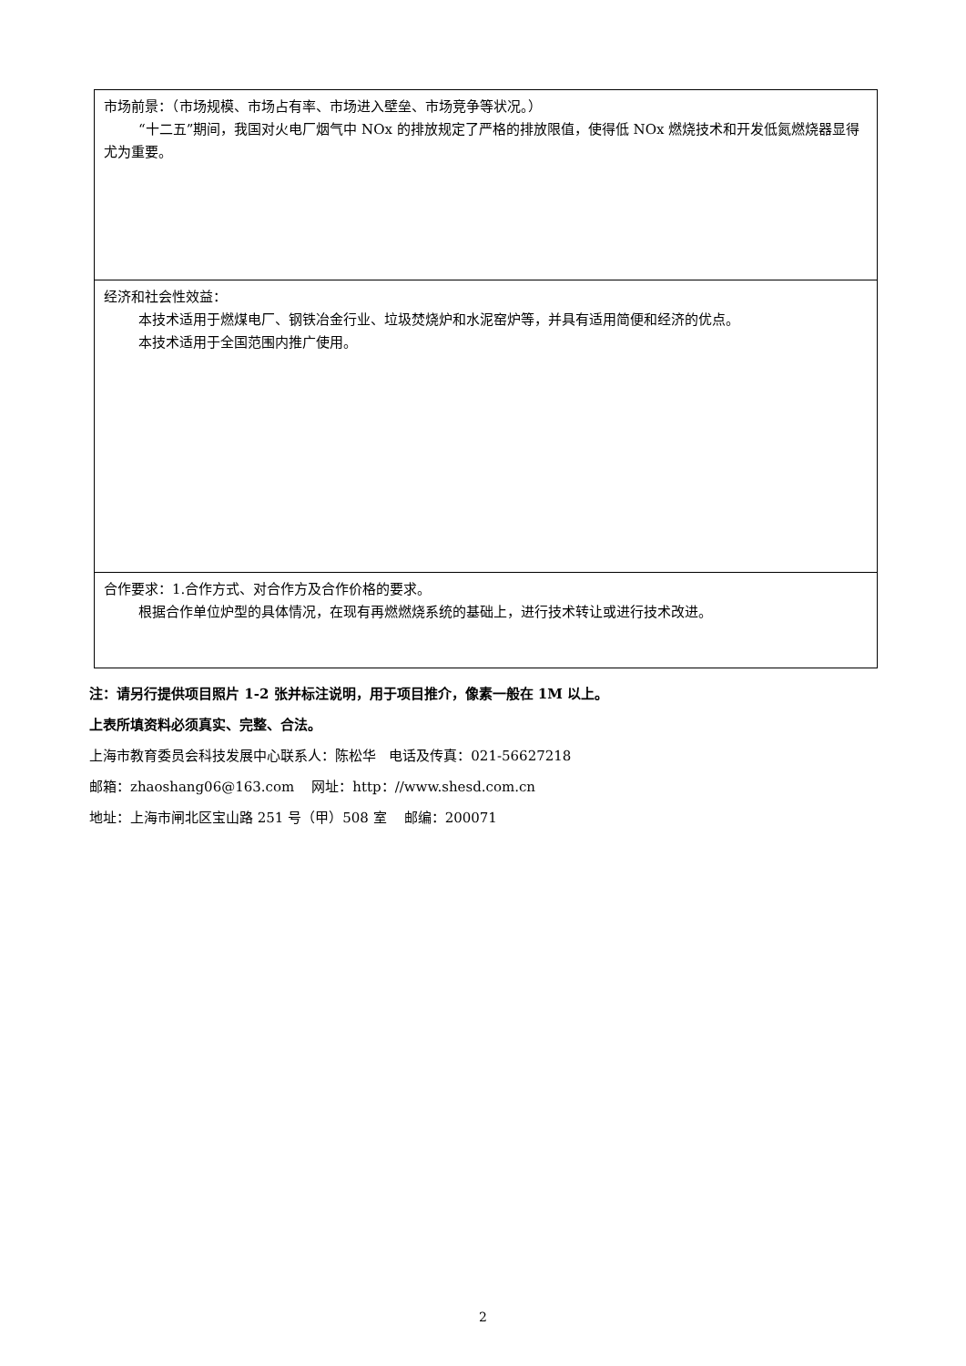| 市场前景：（市场规模、市场占有率、市场进入壁垒、市场竞争等状况。） “十二五”期间，我国对火电厂烟气中 NOx 的排放规定了严格的排放限值，使得低 NOx 燃烧技术和开发低氮燃烧器显得尤为重要。 |
| 经济和社会性效益： 本技术适用于燃煤电厂、钢铁冶金行业、垃圾焚烧炉和水泥窑炉等，并具有适用简便和经济的优点。 本技术适用于全国范围内推广使用。 |
| 合作要求：1.合作方式、对合作方及合作价格的要求。 根据合作单位炉型的具体情况，在现有再燃燃烧系统的基础上，进行技术转让或进行技术改进。 |
注：请另行提供项目照片 1-2 张并标注说明，用于项目推介，像素一般在 1M 以上。
上表所填资料必须真实、完整、合法。
上海市教育委员会科技发展中心联系人：陈松华 电话及传真：021-56627218
邮箱：zhaoshang06@163.com 网址：http：//www.shesd.com.cn
地址：上海市闸北区宝山路 251 号（甲）508 室 邮编：200071
2